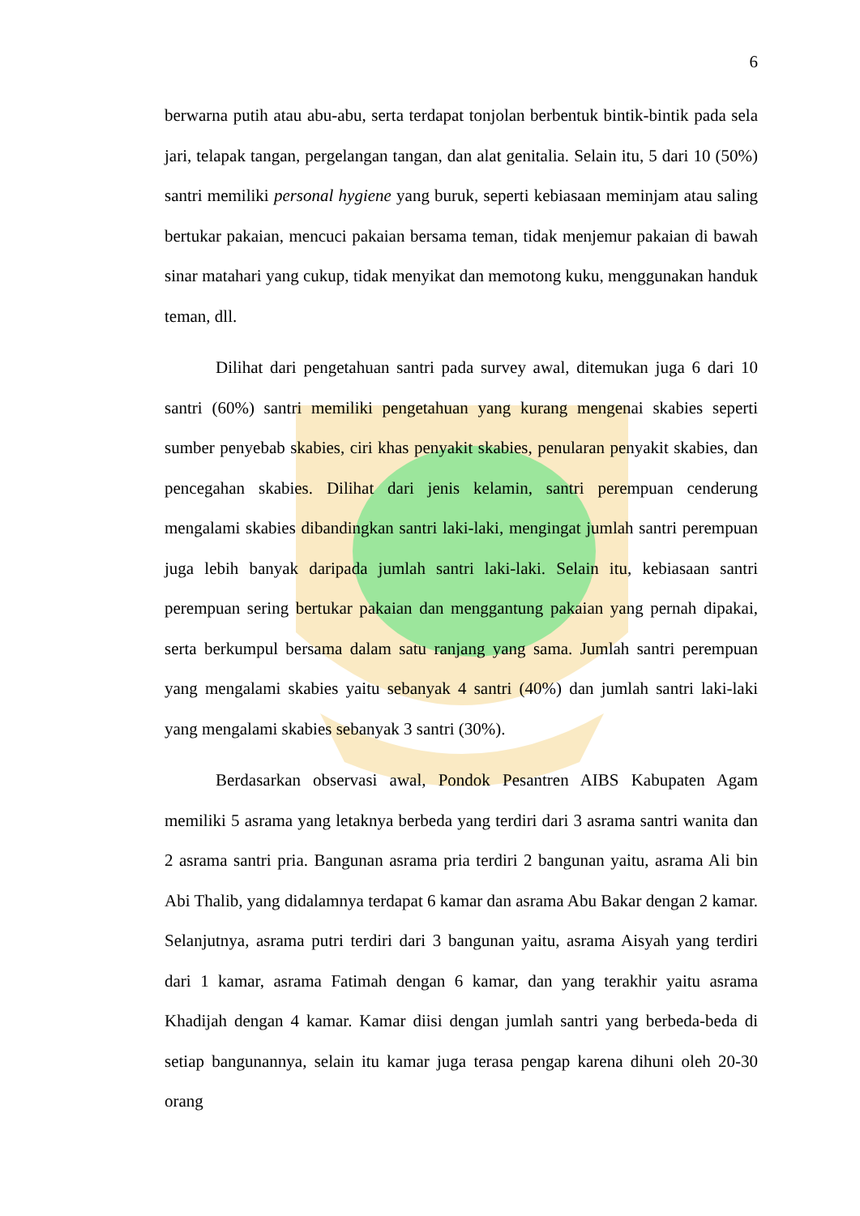6
berwarna putih atau abu-abu, serta terdapat tonjolan berbentuk bintik-bintik pada sela jari, telapak tangan, pergelangan tangan, dan alat genitalia. Selain itu, 5 dari 10 (50%) santri memiliki personal hygiene yang buruk, seperti kebiasaan meminjam atau saling bertukar pakaian, mencuci pakaian bersama teman, tidak menjemur pakaian di bawah sinar matahari yang cukup, tidak menyikat dan memotong kuku, menggunakan handuk teman, dll.
Dilihat dari pengetahuan santri pada survey awal, ditemukan juga 6 dari 10 santri (60%) santri memiliki pengetahuan yang kurang mengenai skabies seperti sumber penyebab skabies, ciri khas penyakit skabies, penularan penyakit skabies, dan pencegahan skabies. Dilihat dari jenis kelamin, santri perempuan cenderung mengalami skabies dibandingkan santri laki-laki, mengingat jumlah santri perempuan juga lebih banyak daripada jumlah santri laki-laki. Selain itu, kebiasaan santri perempuan sering bertukar pakaian dan menggantung pakaian yang pernah dipakai, serta berkumpul bersama dalam satu ranjang yang sama. Jumlah santri perempuan yang mengalami skabies yaitu sebanyak 4 santri (40%) dan jumlah santri laki-laki yang mengalami skabies sebanyak 3 santri (30%).
Berdasarkan observasi awal, Pondok Pesantren AIBS Kabupaten Agam memiliki 5 asrama yang letaknya berbeda yang terdiri dari 3 asrama santri wanita dan 2 asrama santri pria. Bangunan asrama pria terdiri 2 bangunan yaitu, asrama Ali bin Abi Thalib, yang didalamnya terdapat 6 kamar dan asrama Abu Bakar dengan 2 kamar. Selanjutnya, asrama putri terdiri dari 3 bangunan yaitu, asrama Aisyah yang terdiri dari 1 kamar, asrama Fatimah dengan 6 kamar, dan yang terakhir yaitu asrama Khadijah dengan 4 kamar. Kamar diisi dengan jumlah santri yang berbeda-beda di setiap bangunannya, selain itu kamar juga terasa pengap karena dihuni oleh 20-30 orang